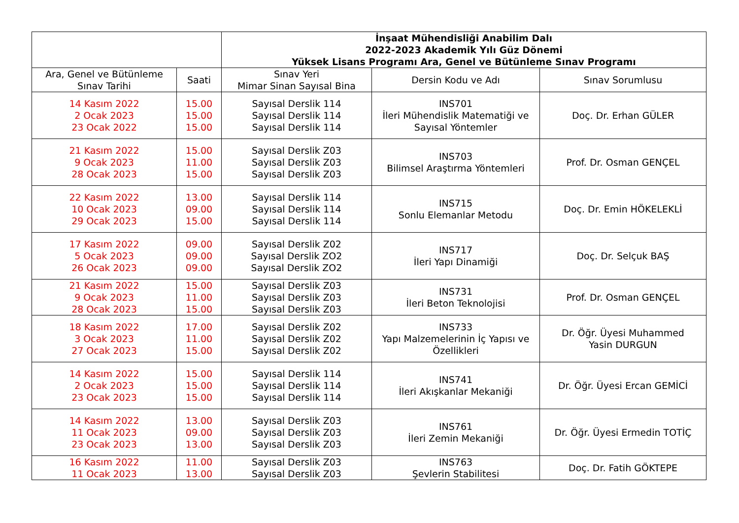| | | İnşaat Mühendisliği Anabilim Dalı 2022-2023 Akademik Yılı Güz Dönemi Yüksek Lisans Programı Ara, Genel ve Bütünleme Sınav Programı | | |
| Ara, Genel ve Bütünleme Sınav Tarihi | Saati | Sınav Yeri Mimar Sinan Sayısal Bina | Dersin Kodu ve Adı | Sınav Sorumlusu |
| 14 Kasım 2022 2 Ocak 2023 23 Ocak 2022 | 15.00 15.00 15.00 | Sayısal Derslik 114 Sayısal Derslik 114 Sayısal Derslik 114 | INS701 İleri Mühendislik Matematiği ve Sayısal Yöntemler | Doç. Dr. Erhan GÜLER |
| 21 Kasım 2022 9 Ocak 2023 28 Ocak 2023 | 15.00 11.00 15.00 | Sayısal Derslik Z03 Sayısal Derslik Z03 Sayısal Derslik Z03 | INS703 Bilimsel Araştırma Yöntemleri | Prof. Dr. Osman GENÇEL |
| 22 Kasım 2022 10 Ocak 2023 29 Ocak 2023 | 13.00 09.00 15.00 | Sayısal Derslik 114 Sayısal Derslik 114 Sayısal Derslik 114 | INS715 Sonlu Elemanlar Metodu | Doç. Dr. Emin HÖKELEKLİ |
| 17 Kasım 2022 5 Ocak 2023 26 Ocak 2023 | 09.00 09.00 09.00 | Sayısal Derslik Z02 Sayısal Derslik ZO2 Sayısal Derslik ZO2 | INS717 İleri Yapı Dinamiği | Doç. Dr. Selçuk BAŞ |
| 21 Kasım 2022 9 Ocak 2023 28 Ocak 2023 | 15.00 11.00 15.00 | Sayısal Derslik Z03 Sayısal Derslik Z03 Sayısal Derslik Z03 | INS731 İleri Beton Teknolojisi | Prof. Dr. Osman GENÇEL |
| 18 Kasım 2022 3 Ocak 2023 27 Ocak 2023 | 17.00 11.00 15.00 | Sayısal Derslik Z02 Sayısal Derslik Z02 Sayısal Derslik Z02 | INS733 Yapı Malzemelerinin İç Yapısı ve Özellikleri | Dr. Öğr. Üyesi Muhammed Yasin DURGUN |
| 14 Kasım 2022 2 Ocak 2023 23 Ocak 2023 | 15.00 15.00 15.00 | Sayısal Derslik 114 Sayısal Derslik 114 Sayısal Derslik 114 | INS741 İleri Akışkanlar Mekaniği | Dr. Öğr. Üyesi Ercan GEMİCİ |
| 14 Kasım 2022 11 Ocak 2023 23 Ocak 2023 | 13.00 09.00 13.00 | Sayısal Derslik Z03 Sayısal Derslik Z03 Sayısal Derslik Z03 | INS761 İleri Zemin Mekaniği | Dr. Öğr. Üyesi Ermedin TOTİÇ |
| 16 Kasım 2022 11 Ocak 2023 | 11.00 13.00 | Sayısal Derslik Z03 Sayısal Derslik Z03 | INS763 Şevlerin Stabilitesi | Doç. Dr. Fatih GÖKTEPE |